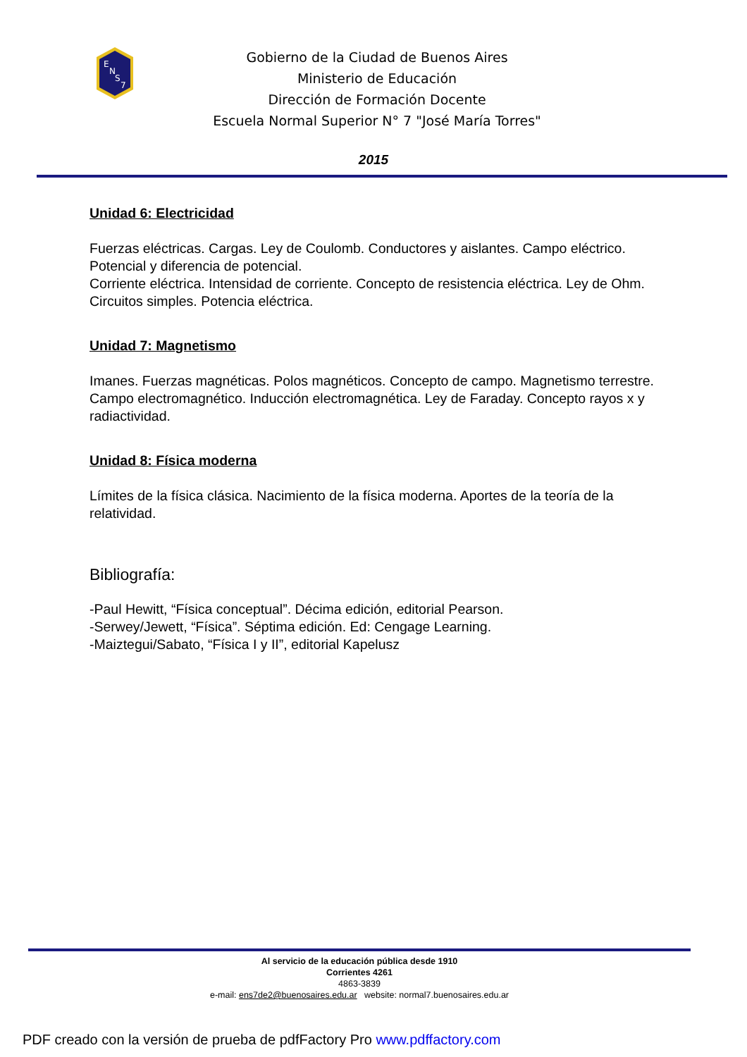E
N
S
7
Gobierno de la Ciudad de Buenos Aires
Ministerio de Educación
Dirección de Formación Docente
Escuela Normal Superior N° 7 "José María Torres"
2015
Unidad 6: Electricidad
Fuerzas eléctricas. Cargas. Ley de Coulomb. Conductores y aislantes. Campo eléctrico. Potencial y diferencia de potencial.
Corriente eléctrica. Intensidad de corriente. Concepto de resistencia eléctrica. Ley de Ohm. Circuitos simples. Potencia eléctrica.
Unidad 7: Magnetismo
Imanes. Fuerzas magnéticas. Polos magnéticos. Concepto de campo. Magnetismo terrestre. Campo electromagnético. Inducción electromagnética. Ley de Faraday. Concepto rayos x y radiactividad.
Unidad 8: Física moderna
Límites de la física clásica. Nacimiento de la física moderna. Aportes de la teoría de la relatividad.
Bibliografía:
-Paul Hewitt, “Física conceptual”. Décima edición, editorial Pearson.
-Serwey/Jewett, “Física”. Séptima edición. Ed: Cengage Learning.
-Maiztegui/Sabato, “Física I y II”, editorial Kapelusz
Al servicio de la educación pública desde 1910
Corrientes 4261
4863-3839
e-mail: ens7de2@buenosaires.edu.ar website: normal7.buenosaires.edu.ar
PDF creado con la versión de prueba de pdfFactory Pro www.pdffactory.com